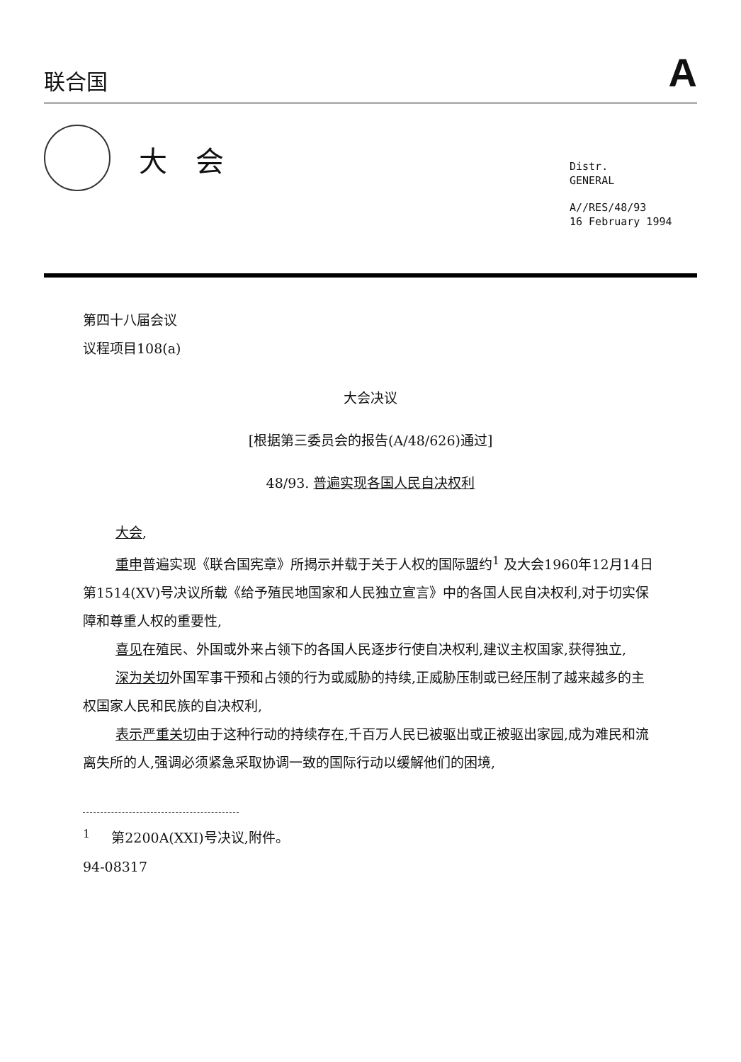联合国
A
大会
Distr.
GENERAL
A//RES/48/93
16 February 1994
第四十八届会议
议程项目108(a)
大会决议
[根据第三委员会的报告(A/48/626)通过]
48/93. 普遍实现各国人民自决权利
大会,
重申普遍实现《联合国宪章》所揭示并载于关于人权的国际盟约<sup>1</sup> 及大会1960年12月14日第1514(XV)号决议所载《给予殖民地国家和人民独立宣言》中的各国人民自决权利,对于切实保障和尊重人权的重要性,
喜见在殖民、外国或外来占领下的各国人民逐步行使自决权利,建议主权国家,获得独立,
深为关切外国军事干预和占领的行为或威胁的持续,正威胁压制或已经压制了越来越多的主权国家人民和民族的自决权利,
表示严重关切由于这种行动的持续存在,千百万人民已被驱出或正被驱出家园,成为难民和流离失所的人,强调必须紧急采取协调一致的国际行动以缓解他们的困境,
<sup>1</sup> 第2200A(XXI)号决议,附件。
94-08317